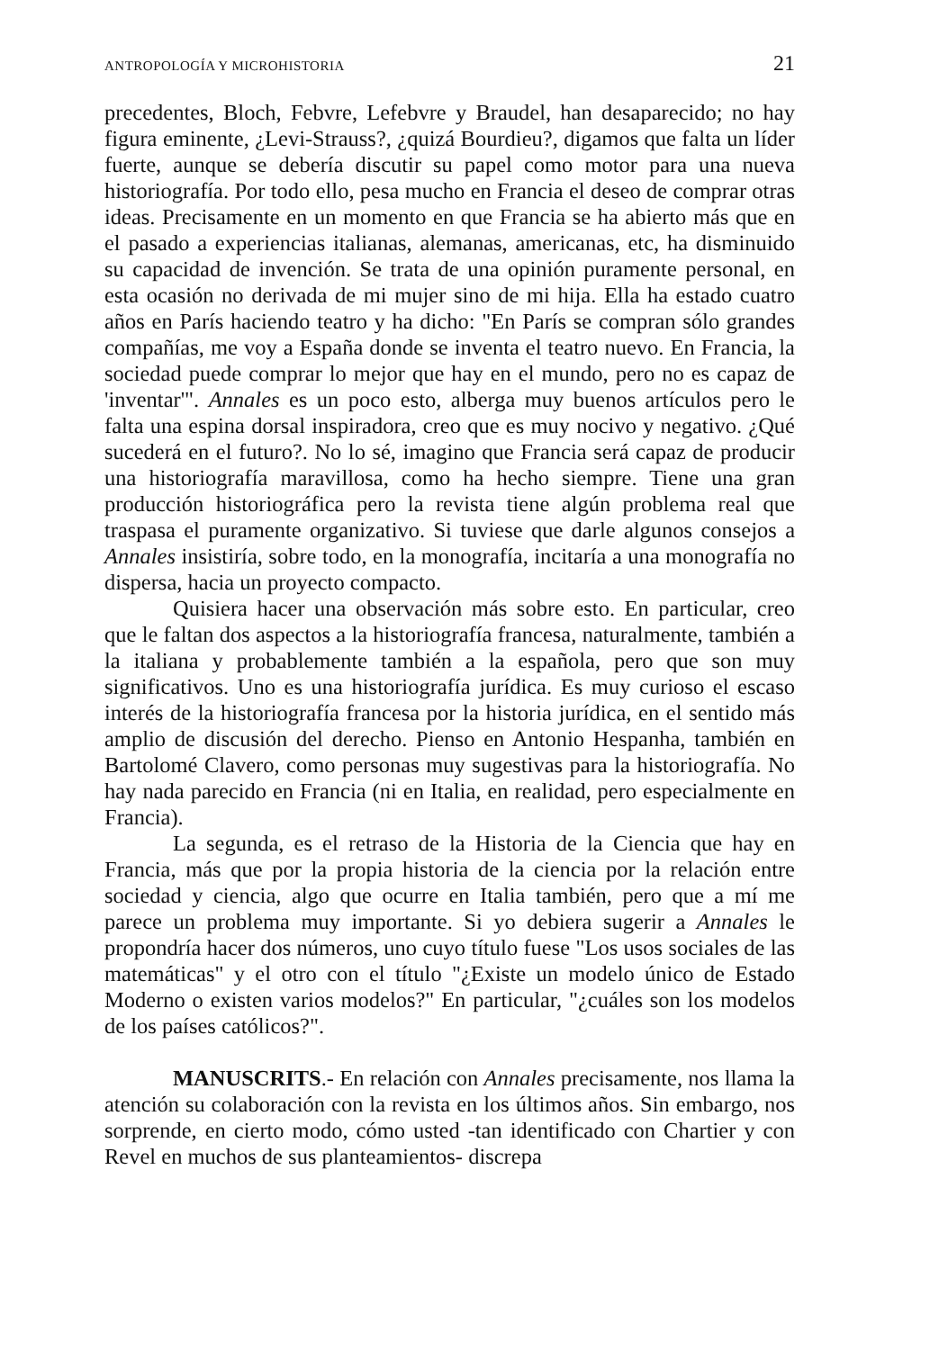ANTROPOLOGÍA Y MICROHISTORIA 21
precedentes, Bloch, Febvre, Lefebvre y Braudel, han desaparecido; no hay figura eminente, ¿Levi-Strauss?, ¿quizá Bourdieu?, digamos que falta un líder fuerte, aunque se debería discutir su papel como motor para una nueva historiografía. Por todo ello, pesa mucho en Francia el deseo de comprar otras ideas. Precisamente en un momento en que Francia se ha abierto más que en el pasado a experiencias italianas, alemanas, americanas, etc, ha disminuido su capacidad de invención. Se trata de una opinión puramente personal, en esta ocasión no derivada de mi mujer sino de mi hija. Ella ha estado cuatro años en París haciendo teatro y ha dicho: "En París se compran sólo grandes compañías, me voy a España donde se inventa el teatro nuevo. En Francia, la sociedad puede comprar lo mejor que hay en el mundo, pero no es capaz de 'inventar'". Annales es un poco esto, alberga muy buenos artículos pero le falta una espina dorsal inspiradora, creo que es muy nocivo y negativo. ¿Qué sucederá en el futuro?. No lo sé, imagino que Francia será capaz de producir una historiografía maravillosa, como ha hecho siempre. Tiene una gran producción historiográfica pero la revista tiene algún problema real que traspasa el puramente organizativo. Si tuviese que darle algunos consejos a Annales insistiría, sobre todo, en la monografía, incitaría a una monografía no dispersa, hacia un proyecto compacto.
Quisiera hacer una observación más sobre esto. En particular, creo que le faltan dos aspectos a la historiografía francesa, naturalmente, también a la italiana y probablemente también a la española, pero que son muy significativos. Uno es una historiografía jurídica. Es muy curioso el escaso interés de la historiografía francesa por la historia jurídica, en el sentido más amplio de discusión del derecho. Pienso en Antonio Hespanha, también en Bartolomé Clavero, como personas muy sugestivas para la historiografía. No hay nada parecido en Francia (ni en Italia, en realidad, pero especialmente en Francia).
La segunda, es el retraso de la Historia de la Ciencia que hay en Francia, más que por la propia historia de la ciencia por la relación entre sociedad y ciencia, algo que ocurre en Italia también, pero que a mí me parece un problema muy importante. Si yo debiera sugerir a Annales le propondría hacer dos números, uno cuyo título fuese "Los usos sociales de las matemáticas" y el otro con el título "¿Existe un modelo único de Estado Moderno o existen varios modelos?" En particular, "¿cuáles son los modelos de los países católicos?".
MANUSCRITS.- En relación con Annales precisamente, nos llama la atención su colaboración con la revista en los últimos años. Sin embargo, nos sorprende, en cierto modo, cómo usted -tan identificado con Chartier y con Revel en muchos de sus planteamientos- discrepa